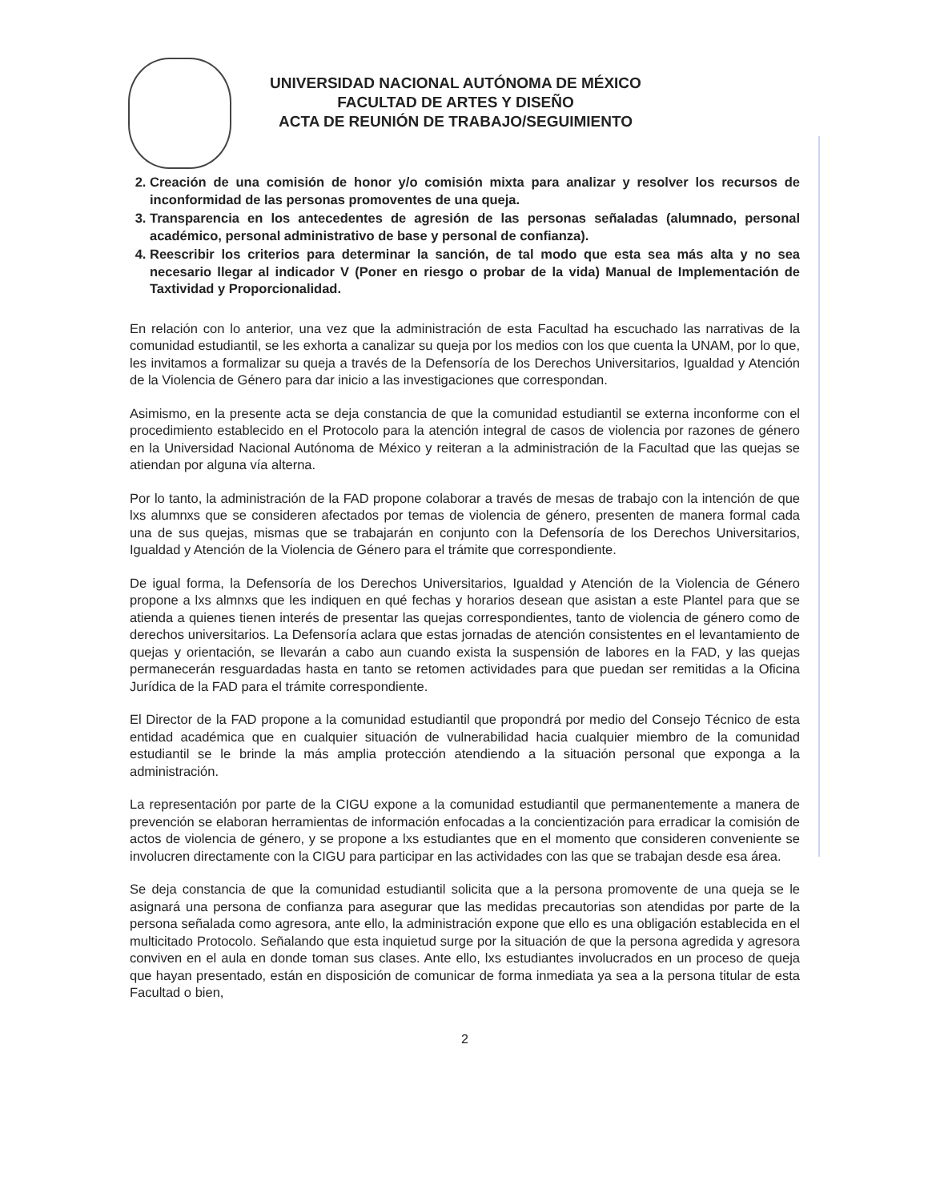UNIVERSIDAD NACIONAL AUTÓNOMA DE MÉXICO
FACULTAD DE ARTES Y DISEÑO
ACTA DE REUNIÓN DE TRABAJO/SEGUIMIENTO
2. Creación de una comisión de honor y/o comisión mixta para analizar y resolver los recursos de inconformidad de las personas promoventes de una queja.
3. Transparencia en los antecedentes de agresión de las personas señaladas (alumnado, personal académico, personal administrativo de base y personal de confianza).
4. Reescribir los criterios para determinar la sanción, de tal modo que esta sea más alta y no sea necesario llegar al indicador V (Poner en riesgo o probar de la vida) Manual de Implementación de Taxtividad y Proporcionalidad.
En relación con lo anterior, una vez que la administración de esta Facultad ha escuchado las narrativas de la comunidad estudiantil, se les exhorta a canalizar su queja por los medios con los que cuenta la UNAM, por lo que, les invitamos a formalizar su queja a través de la Defensoría de los Derechos Universitarios, Igualdad y Atención de la Violencia de Género para dar inicio a las investigaciones que correspondan.
Asimismo, en la presente acta se deja constancia de que la comunidad estudiantil se externa inconforme con el procedimiento establecido en el Protocolo para la atención integral de casos de violencia por razones de género en la Universidad Nacional Autónoma de México y reiteran a la administración de la Facultad que las quejas se atiendan por alguna vía alterna.
Por lo tanto, la administración de la FAD propone colaborar a través de mesas de trabajo con la intención de que lxs alumnxs que se consideren afectados por temas de violencia de género, presenten de manera formal cada una de sus quejas, mismas que se trabajarán en conjunto con la Defensoría de los Derechos Universitarios, Igualdad y Atención de la Violencia de Género para el trámite que correspondiente.
De igual forma, la Defensoría de los Derechos Universitarios, Igualdad y Atención de la Violencia de Género propone a lxs almnxs que les indiquen en qué fechas y horarios desean que asistan a este Plantel para que se atienda a quienes tienen interés de presentar las quejas correspondientes, tanto de violencia de género como de derechos universitarios. La Defensoría aclara que estas jornadas de atención consistentes en el levantamiento de quejas y orientación, se llevarán a cabo aun cuando exista la suspensión de labores en la FAD, y las quejas permanecerán resguardadas hasta en tanto se retomen actividades para que puedan ser remitidas a la Oficina Jurídica de la FAD para el trámite correspondiente.
El Director de la FAD propone a la comunidad estudiantil que propondrá por medio del Consejo Técnico de esta entidad académica que en cualquier situación de vulnerabilidad hacia cualquier miembro de la comunidad estudiantil se le brinde la más amplia protección atendiendo a la situación personal que exponga a la administración.
La representación por parte de la CIGU expone a la comunidad estudiantil que permanentemente a manera de prevención se elaboran herramientas de información enfocadas a la concientización para erradicar la comisión de actos de violencia de género, y se propone a lxs estudiantes que en el momento que consideren conveniente se involucren directamente con la CIGU para participar en las actividades con las que se trabajan desde esa área.
Se deja constancia de que la comunidad estudiantil solicita que a la persona promovente de una queja se le asignará una persona de confianza para asegurar que las medidas precautorias son atendidas por parte de la persona señalada como agresora, ante ello, la administración expone que ello es una obligación establecida en el multicitado Protocolo. Señalando que esta inquietud surge por la situación de que la persona agredida y agresora conviven en el aula en donde toman sus clases. Ante ello, lxs estudiantes involucrados en un proceso de queja que hayan presentado, están en disposición de comunicar de forma inmediata ya sea a la persona titular de esta Facultad o bien,
2